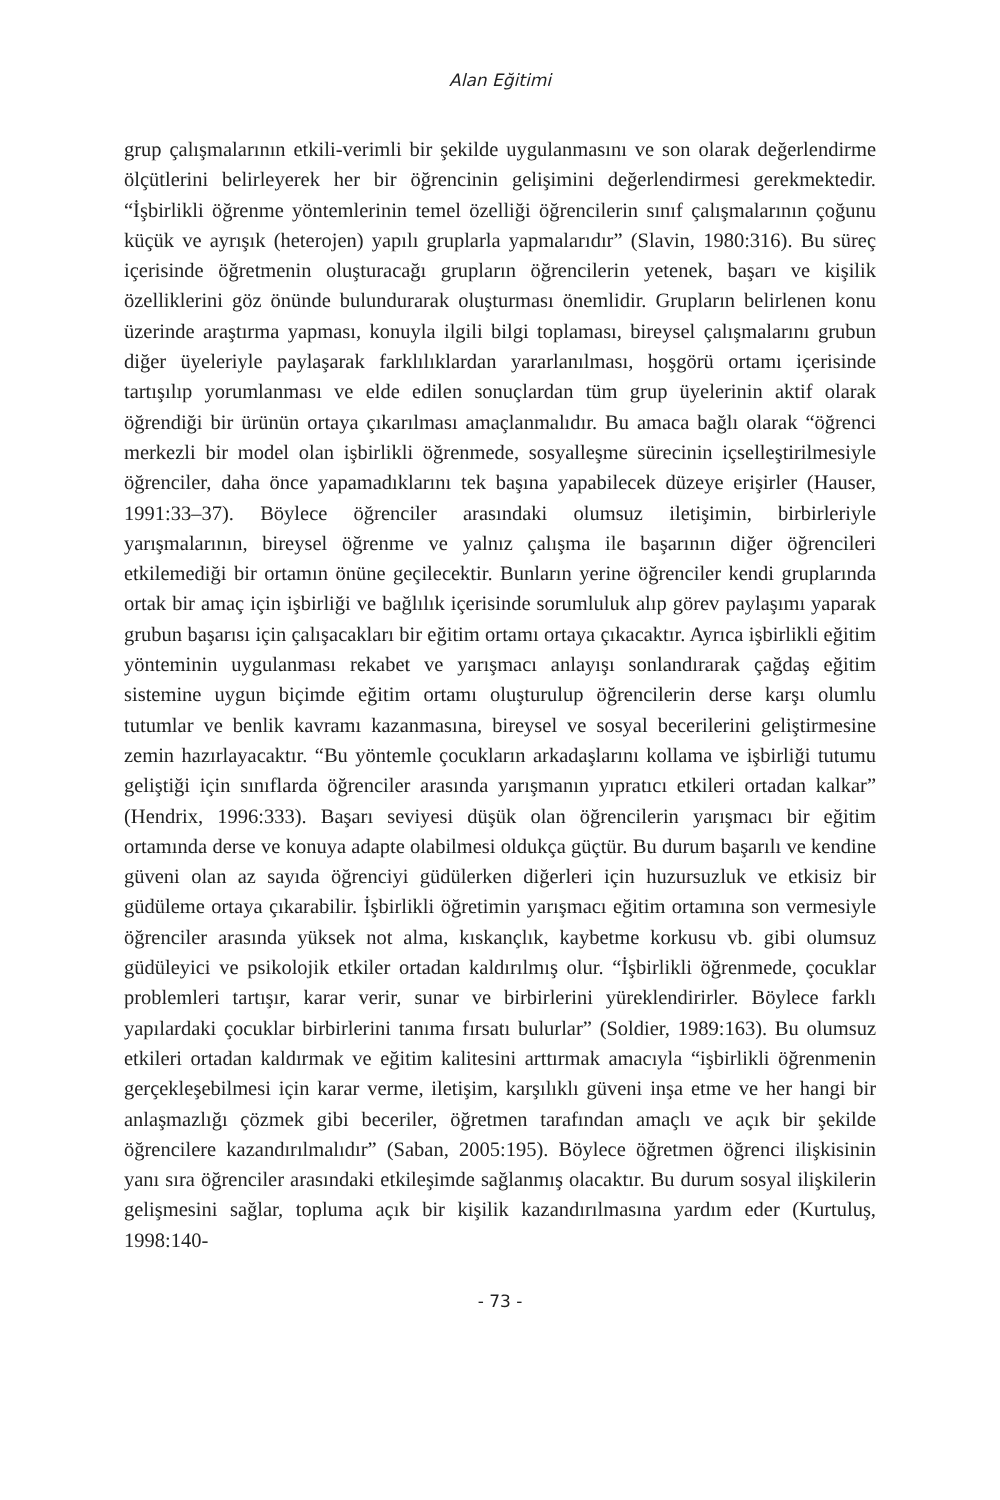Alan Eğitimi
grup çalışmalarının etkili-verimli bir şekilde uygulanmasını ve son olarak değerlendirme ölçütlerini belirleyerek her bir öğrencinin gelişimini değerlendirmesi gerekmektedir. “İşbirlikli öğrenme yöntemlerinin temel özelliği öğrencilerin sınıf çalışmalarının çoğunu küçük ve ayrışık (heterojen) yapılı gruplarla yapmalarıdır” (Slavin, 1980:316). Bu süreç içerisinde öğretmenin oluşturacağı grupların öğrencilerin yetenek, başarı ve kişilik özelliklerini göz önünde bulundurarak oluşturması önemlidir. Grupların belirlenen konu üzerinde araştırma yapması, konuyla ilgili bilgi toplaması, bireysel çalışmalarını grubun diğer üyeleriyle paylaşarak farklılıklardan yararlanılması, hoşgörü ortamı içerisinde tartışılıp yorumlanması ve elde edilen sonuçlardan tüm grup üyelerinin aktif olarak öğrendiği bir ürünün ortaya çıkarılması amaçlanmalıdır. Bu amaca bağlı olarak “öğrenci merkezli bir model olan işbirlikli öğrenmede, sosyalleşme sürecinin içselleştirilmesiyle öğrenciler, daha önce yapamadıklarını tek başına yapabilecek düzeye erişirler (Hauser, 1991:33–37). Böylece öğrenciler arasındaki olumsuz iletişimin, birbirleriyle yarışmalarının, bireysel öğrenme ve yalnız çalışma ile başarının diğer öğrencileri etkilemediği bir ortamın önüne geçilecektir. Bunların yerine öğrenciler kendi gruplarında ortak bir amaç için işbirliği ve bağlılık içerisinde sorumluluk alıp görev paylaşımı yaparak grubun başarısı için çalışacakları bir eğitim ortamı ortaya çıkacaktır. Ayrıca işbirlikli eğitim yönteminin uygulanması rekabet ve yarışmacı anlayışı sonlandırarak çağdaş eğitim sistemine uygun biçimde eğitim ortamı oluşturulup öğrencilerin derse karşı olumlu tutumlar ve benlik kavramı kazanmasına, bireysel ve sosyal becerilerini geliştirmesine zemin hazırlayacaktır. “Bu yöntemle çocukların arkadaşlarını kollama ve işbirliği tutumu geliştiği için sınıflarda öğrenciler arasında yarışmanın yıpratıcı etkileri ortadan kalkar” (Hendrix, 1996:333). Başarı seviyesi düşük olan öğrencilerin yarışmacı bir eğitim ortamında derse ve konuya adapte olabilmesi oldukça güçtür. Bu durum başarılı ve kendine güveni olan az sayıda öğrenciyi güdülerken diğerleri için huzursuzluk ve etkisiz bir güdüleme ortaya çıkarabilir. İşbirlikli öğretimin yarışmacı eğitim ortamına son vermesiyle öğrenciler arasında yüksek not alma, kıskançlık, kaybetme korkusu vb. gibi olumsuz güdüleyici ve psikolojik etkiler ortadan kaldırılmış olur. “İşbirlikli öğrenmede, çocuklar problemleri tartışır, karar verir, sunar ve birbirlerini yüreklendirirler. Böylece farklı yapılardaki çocuklar birbirlerini tanıma fırsatı bulurlar” (Soldier, 1989:163). Bu olumsuz etkileri ortadan kaldırmak ve eğitim kalitesini arttırmak amacıyla “işbirlikli öğrenmenin gerçekleşebilmesi için karar verme, iletişim, karşılıklı güveni inşa etme ve her hangi bir anlaşmazlığı çözmek gibi beceriler, öğretmen tarafından amaçlı ve açık bir şekilde öğrencilere kazandırılmalıdır” (Saban, 2005:195). Böylece öğretmen öğrenci ilişkisinin yanı sıra öğrenciler arasındaki etkileşimde sağlanmış olacaktır. Bu durum sosyal ilişkilerin gelişmesini sağlar, topluma açık bir kişilik kazandırılmasına yardım eder (Kurtuluş, 1998:140-
- 73 -